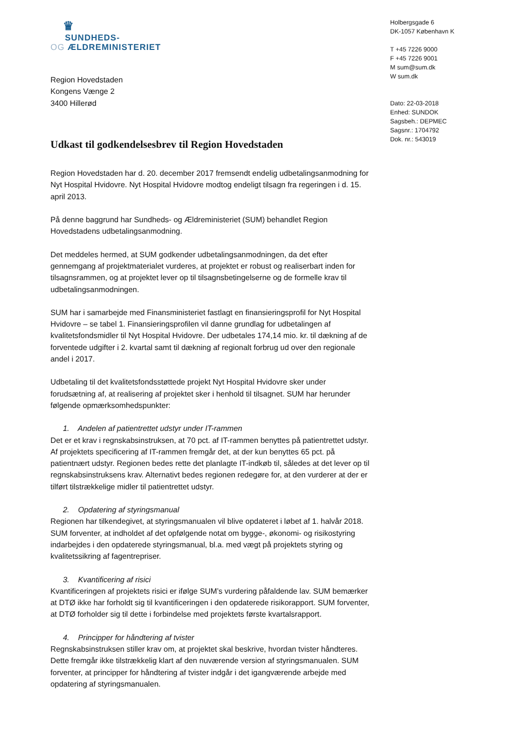♛
SUNDHEDS-
OG ÆLDREMINISTERIET
Region Hovedstaden
Kongens Vænge 2
3400 Hillerød
Udkast til godkendelsesbrev til Region Hovedstaden
Region Hovedstaden har d. 20. december 2017 fremsendt endelig udbetalingsanmodning for Nyt Hospital Hvidovre. Nyt Hospital Hvidovre modtog endeligt tilsagn fra regeringen i d. 15. april 2013.
På denne baggrund har Sundheds- og Ældreministeriet (SUM) behandlet Region Hovedstadens udbetalingsanmodning.
Det meddeles hermed, at SUM godkender udbetalingsanmodningen, da det efter gennemgang af projektmaterialet vurderes, at projektet er robust og realiserbart inden for tilsagnsrammen, og at projektet lever op til tilsagnsbetingelserne og de formelle krav til udbetalingsanmodningen.
SUM har i samarbejde med Finansministeriet fastlagt en finansieringsprofil for Nyt Hospital Hvidovre – se tabel 1. Finansieringsprofilen vil danne grundlag for udbetalingen af kvalitetsfondsmidler til Nyt Hospital Hvidovre. Der udbetales 174,14 mio. kr. til dækning af de forventede udgifter i 2. kvartal samt til dækning af regionalt forbrug ud over den regionale andel i 2017.
Udbetaling til det kvalitetsfondsstøttede projekt Nyt Hospital Hvidovre sker under forudsætning af, at realisering af projektet sker i henhold til tilsagnet. SUM har herunder følgende opmærksomhedspunkter:
1. Andelen af patientrettet udstyr under IT-rammen
Det er et krav i regnskabsinstruksen, at 70 pct. af IT-rammen benyttes på patientrettet udstyr. Af projektets specificering af IT-rammen fremgår det, at der kun benyttes 65 pct. på patientnært udstyr. Regionen bedes rette det planlagte IT-indkøb til, således at det lever op til regnskabsinstruksens krav. Alternativt bedes regionen redegøre for, at den vurderer at der er tilført tilstrækkelige midler til patientrettet udstyr.
2. Opdatering af styringsmanual
Regionen har tilkendegivet, at styringsmanualen vil blive opdateret i løbet af 1. halvår 2018. SUM forventer, at indholdet af det opfølgende notat om bygge-, økonomi- og risikostyring indarbejdes i den opdaterede styringsmanual, bl.a. med vægt på projektets styring og kvalitetssikring af fagentrepriser.
3. Kvantificering af risici
Kvantificeringen af projektets risici er ifølge SUM’s vurdering påfaldende lav. SUM bemærker at DTØ ikke har forholdt sig til kvantificeringen i den opdaterede risikorapport. SUM forventer, at DTØ forholder sig til dette i forbindelse med projektets første kvartalsrapport.
4. Principper for håndtering af tvister
Regnskabsinstruksen stiller krav om, at projektet skal beskrive, hvordan tvister håndteres. Dette fremgår ikke tilstrækkelig klart af den nuværende version af styringsmanualen. SUM forventer, at principper for håndtering af tvister indgår i det igangværende arbejde med opdatering af styringsmanualen.
Holbergsgade 6
DK-1057 København K
T +45 7226 9000
F +45 7226 9001
M sum@sum.dk
W sum.dk
Dato: 22-03-2018
Enhed: SUNDOK
Sagsbeh.: DEPMEC
Sagsnr.: 1704792
Dok. nr.: 543019